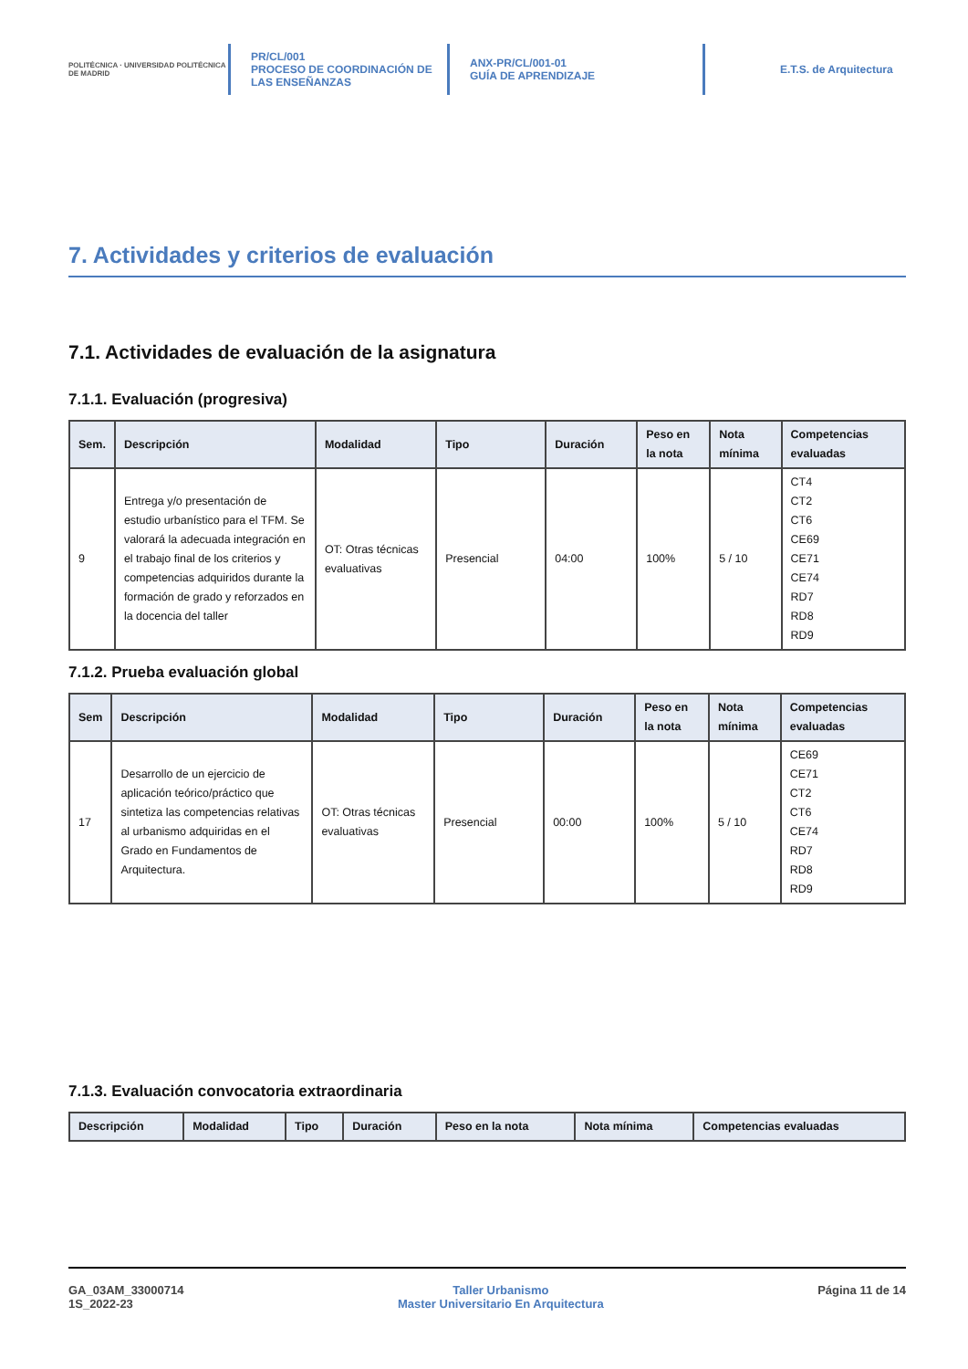POLITÉCNICA · UNIVERSIDAD POLITÉCNICA DE MADRID
PR/CL/001
PROCESO DE COORDINACIÓN DE
LAS ENSEÑANZAS
ANX-PR/CL/001-01
GUÍA DE APRENDIZAJE
E.T.S. de Arquitectura
7. Actividades y criterios de evaluación
7.1. Actividades de evaluación de la asignatura
7.1.1. Evaluación (progresiva)
| Sem. | Descripción | Modalidad | Tipo | Duración | Peso en la nota | Nota mínima | Competencias evaluadas |
| --- | --- | --- | --- | --- | --- | --- | --- |
| 9 | Entrega y/o presentación de estudio urbanístico para el TFM. Se valorará la adecuada integración en el trabajo final de los criterios y competencias adquiridos durante la formación de grado y reforzados en la docencia del taller | OT: Otras técnicas evaluativas | Presencial | 04:00 | 100% | 5 / 10 | CT4 CT2 CT6 CE69 CE71 CE74 RD7 RD8 RD9 |
7.1.2. Prueba evaluación global
| Sem | Descripción | Modalidad | Tipo | Duración | Peso en la nota | Nota mínima | Competencias evaluadas |
| --- | --- | --- | --- | --- | --- | --- | --- |
| 17 | Desarrollo de un ejercicio de aplicación teórico/práctico que sintetiza las competencias relativas al urbanismo adquiridas en el Grado en Fundamentos de Arquitectura. | OT: Otras técnicas evaluativas | Presencial | 00:00 | 100% | 5 / 10 | CE69 CE71 CT2 CT6 CE74 RD7 RD8 RD9 |
7.1.3. Evaluación convocatoria extraordinaria
| Descripción | Modalidad | Tipo | Duración | Peso en la nota | Nota mínima | Competencias evaluadas |
| --- | --- | --- | --- | --- | --- | --- |
GA_03AM_33000714
1S_2022-23
Taller Urbanismo
Master Universitario En Arquitectura
Página 11 de 14